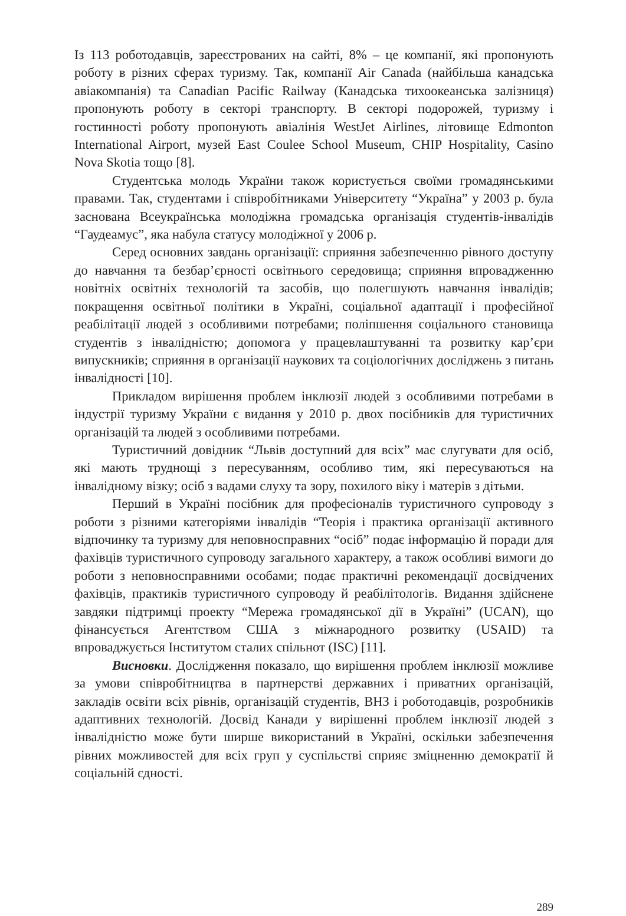Із 113 роботодавців, зареєстрованих на сайті, 8% – це компанії, які пропонують роботу в різних сферах туризму. Так, компанії Air Canada (найбільша канадська авіакомпанія) та Canadian Pacific Railway (Канадська тихоокеанська залізниця) пропонують роботу в секторі транспорту. В секторі подорожей, туризму і гостинності роботу пропонують авіалінія WestJet Airlines, літовище Edmonton International Airport, музей East Coulee School Museum, CHIP Hospitality, Casino Nova Skotia тощо [8].
Студентська молодь України також користується своїми громадянськими правами. Так, студентами і співробітниками Університету “Україна” у 2003 р. була заснована Всеукраїнська молодіжна громадська організація студентів-інвалідів “Гаудеамус”, яка набула статусу молодіжної у 2006 р.
Серед основних завдань організації: сприяння забезпеченню рівного доступу до навчання та безбар’єрності освітнього середовища; сприяння впровадженню новітніх освітніх технологій та засобів, що полегшують навчання інвалідів; покращення освітньої політики в Україні, соціальної адаптації і професійної реабілітації людей з особливими потребами; поліпшення соціального становища студентів з інвалідністю; допомога у працевлаштуванні та розвитку кар’єри випускників; сприяння в організації наукових та соціологічних досліджень з питань інвалідності [10].
Прикладом вирішення проблем інклюзії людей з особливими потребами в індустрії туризму України є видання у 2010 р. двох посібників для туристичних організацій та людей з особливими потребами.
Туристичний довідник “Львів доступний для всіх” має слугувати для осіб, які мають труднощі з пересуванням, особливо тим, які пересуваються на інвалідному візку; осіб з вадами слуху та зору, похилого віку і матерів з дітьми.
Перший в Україні посібник для професіоналів туристичного супроводу з роботи з різними категоріями інвалідів “Теорія і практика організації активного відпочинку та туризму для неповносправних “осіб” подає інформацію й поради для фахівців туристичного супроводу загального характеру, а також особливі вимоги до роботи з неповносправними особами; подає практичні рекомендації досвідчених фахівців, практиків туристичного супроводу й реабілітологів. Видання здійснене завдяки підтримці проекту “Мережа громадянської дії в Україні” (UCAN), що фінансується Агентством США з міжнародного розвитку (USAID) та впроваджується Інститутом сталих спільнот (ISC) [11].
Висновки. Дослідження показало, що вирішення проблем інклюзії можливе за умови співробітництва в партнерстві державних і приватних організацій, закладів освіти всіх рівнів, організацій студентів, ВНЗ і роботодавців, розробників адаптивних технологій. Досвід Канади у вирішенні проблем інклюзії людей з інвалідністю може бути ширше використаний в Україні, оскільки забезпечення рівних можливостей для всіх груп у суспільстві сприяє зміцненню демократії й соціальній єдності.
289